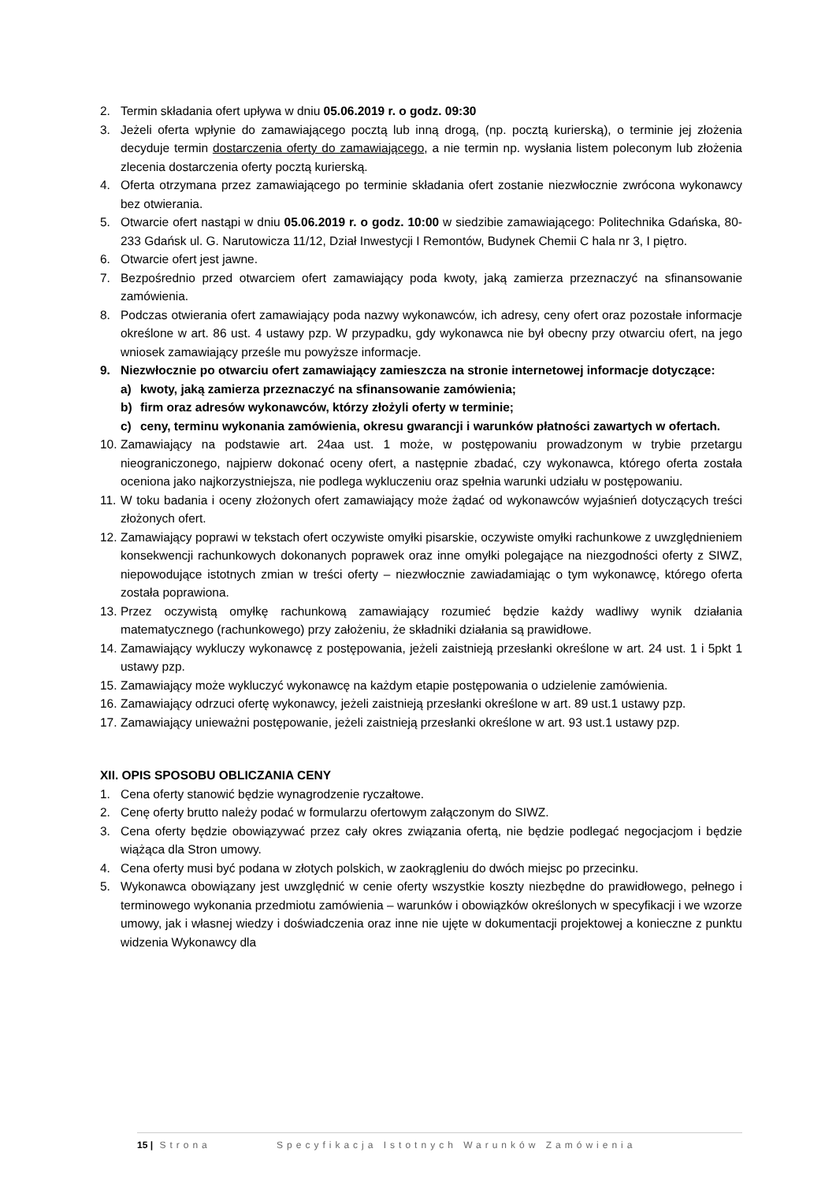2. Termin składania ofert upływa w dniu 05.06.2019 r. o godz. 09:30
3. Jeżeli oferta wpłynie do zamawiającego pocztą lub inną drogą, (np. pocztą kurierską), o terminie jej złożenia decyduje termin dostarczenia oferty do zamawiającego, a nie termin np. wysłania listem poleconym lub złożenia zlecenia dostarczenia oferty pocztą kurierską.
4. Oferta otrzymana przez zamawiającego po terminie składania ofert zostanie niezwłocznie zwrócona wykonawcy bez otwierania.
5. Otwarcie ofert nastąpi w dniu 05.06.2019 r. o godz. 10:00 w siedzibie zamawiającego: Politechnika Gdańska, 80-233 Gdańsk ul. G. Narutowicza 11/12, Dział Inwestycji I Remontów, Budynek Chemii C hala nr 3, I piętro.
6. Otwarcie ofert jest jawne.
7. Bezpośrednio przed otwarciem ofert zamawiający poda kwoty, jaką zamierza przeznaczyć na sfinansowanie zamówienia.
8. Podczas otwierania ofert zamawiający poda nazwy wykonawców, ich adresy, ceny ofert oraz pozostałe informacje określone w art. 86 ust. 4 ustawy pzp. W przypadku, gdy wykonawca nie był obecny przy otwarciu ofert, na jego wniosek zamawiający prześle mu powyższe informacje.
9. Niezwłocznie po otwarciu ofert zamawiający zamieszcza na stronie internetowej informacje dotyczące:
a) kwoty, jaką zamierza przeznaczyć na sfinansowanie zamówienia;
b) firm oraz adresów wykonawców, którzy złożyli oferty w terminie;
c) ceny, terminu wykonania zamówienia, okresu gwarancji i warunków płatności zawartych w ofertach.
10. Zamawiający na podstawie art. 24aa ust. 1 może, w postępowaniu prowadzonym w trybie przetargu nieograniczonego, najpierw dokonać oceny ofert, a następnie zbadać, czy wykonawca, którego oferta została oceniona jako najkorzystniejsza, nie podlega wykluczeniu oraz spełnia warunki udziału w postępowaniu.
11. W toku badania i oceny złożonych ofert zamawiający może żądać od wykonawców wyjaśnień dotyczących treści złożonych ofert.
12. Zamawiający poprawi w tekstach ofert oczywiste omyłki pisarskie, oczywiste omyłki rachunkowe z uwzględnieniem konsekwencji rachunkowych dokonanych poprawek oraz inne omyłki polegające na niezgodności oferty z SIWZ, niepowodujące istotnych zmian w treści oferty – niezwłocznie zawiadamiając o tym wykonawcę, którego oferta została poprawiona.
13. Przez oczywistą omyłkę rachunkową zamawiający rozumieć będzie każdy wadliwy wynik działania matematycznego (rachunkowego) przy założeniu, że składniki działania są prawidłowe.
14. Zamawiający wykluczy wykonawcę z postępowania, jeżeli zaistnieją przesłanki określone w art. 24 ust. 1 i 5pkt 1 ustawy pzp.
15. Zamawiający może wykluczyć wykonawcę na każdym etapie postępowania o udzielenie zamówienia.
16. Zamawiający odrzuci ofertę wykonawcy, jeżeli zaistnieją przesłanki określone w art. 89 ust.1 ustawy pzp.
17. Zamawiający unieważni postępowanie, jeżeli zaistnieją przesłanki określone w art. 93 ust.1 ustawy pzp.
XII. OPIS SPOSOBU OBLICZANIA CENY
1. Cena oferty stanowić będzie wynagrodzenie ryczałtowe.
2. Cenę oferty brutto należy podać w formularzu ofertowym załączonym do SIWZ.
3. Cena oferty będzie obowiązywać przez cały okres związania ofertą, nie będzie podlegać negocjacjom i będzie wiążąca dla Stron umowy.
4. Cena oferty musi być podana w złotych polskich, w zaokrągleniu do dwóch miejsc po przecinku.
5. Wykonawca obowiązany jest uwzględnić w cenie oferty wszystkie koszty niezbędne do prawidłowego, pełnego i terminowego wykonania przedmiotu zamówienia – warunków i obowiązków określonych w specyfikacji i we wzorze umowy, jak i własnej wiedzy i doświadczenia oraz inne nie ujęte w dokumentacji projektowej a konieczne z punktu widzenia Wykonawcy dla
15 | Strona Specyfikacja Istotnych Warunków Zamówienia